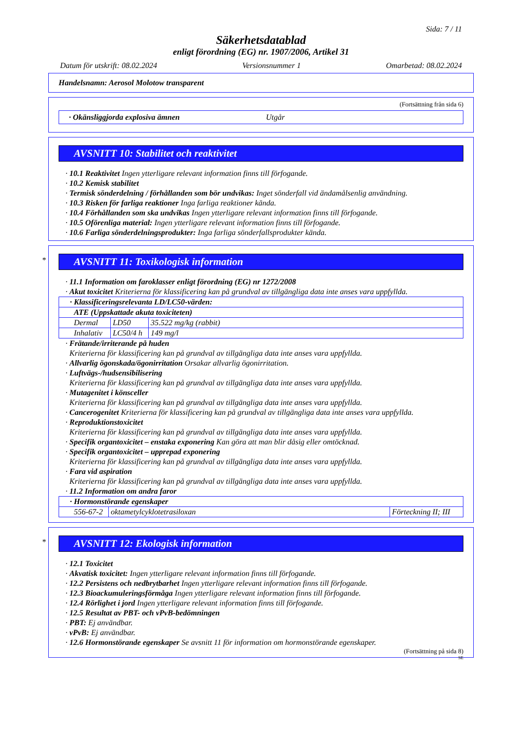Sida: 7 / 11
Säkerhetsdatablad
enligt förordning (EG) nr. 1907/2006, Artikel 31
Datum för utskrift: 08.02.2024 Versionsnummer 1 Omarbetad: 08.02.2024
Handelsnamn: Aerosol Molotow transparent
(Fortsättning från sida 6)
· Okänsliggjorda explosiva ämnen Utgår
AVSNITT 10: Stabilitet och reaktivitet
· 10.1 Reaktivitet Ingen ytterligare relevant information finns till förfogande.
· 10.2 Kemisk stabilitet
· Termisk sönderdelning / förhållanden som bör undvikas: Inget sönderfall vid ändamålsenlig användning.
· 10.3 Risken för farliga reaktioner Inga farliga reaktioner kända.
· 10.4 Förhållanden som ska undvikas Ingen ytterligare relevant information finns till förfogande.
· 10.5 Oförenliga material: Ingen ytterligare relevant information finns till förfogande.
· 10.6 Farliga sönderdelningsprodukter: Inga farliga sönderfallsprodukter kända.
*
AVSNITT 11: Toxikologisk information
· 11.1 Information om faroklasser enligt förordning (EG) nr 1272/2008
· Akut toxicitet Kriterierna för klassificering kan på grundval av tillgängliga data inte anses vara uppfyllda.
| · Klassificeringsrelevanta LD/LC50-värden: | | |
| ATE (Uppskattade akuta toxiciteten) | | |
| Dermal | LD50 | 35.522 mg/kg (rabbit) |
| Inhalativ | LC50/4 h | 149 mg/l |
· Frätande/irriterande på huden
Kriterierna för klassificering kan på grundval av tillgängliga data inte anses vara uppfyllda.
· Allvarlig ögonskada/ögonirritation Orsakar allvarlig ögonirritation.
· Luftvägs-/hudsensibilisering
Kriterierna för klassificering kan på grundval av tillgängliga data inte anses vara uppfyllda.
· Mutagenitet i könsceller
Kriterierna för klassificering kan på grundval av tillgängliga data inte anses vara uppfyllda.
· Cancerogenitet Kriterierna för klassificering kan på grundval av tillgängliga data inte anses vara uppfyllda.
· Reproduktionstoxicitet
Kriterierna för klassificering kan på grundval av tillgängliga data inte anses vara uppfyllda.
· Specifik organtoxicitet – enstaka exponering Kan göra att man blir dåsig eller omtöcknad.
· Specifik organtoxicitet – upprepad exponering
Kriterierna för klassificering kan på grundval av tillgängliga data inte anses vara uppfyllda.
· Fara vid aspiration
Kriterierna för klassificering kan på grundval av tillgängliga data inte anses vara uppfyllda.
· 11.2 Information om andra faror
| · Hormonstörande egenskaper | | |
| 556-67-2 | oktametylcyklotetrasiloxan | Förteckning II; III |
*
AVSNITT 12: Ekologisk information
· 12.1 Toxicitet
· Akvatisk toxicitet: Ingen ytterligare relevant information finns till förfogande.
· 12.2 Persistens och nedbrytbarhet Ingen ytterligare relevant information finns till förfogande.
· 12.3 Bioackumuleringsförmåga Ingen ytterligare relevant information finns till förfogande.
· 12.4 Rörlighet i jord Ingen ytterligare relevant information finns till förfogande.
· 12.5 Resultat av PBT- och vPvB-bedömningen
· PBT: Ej användbar.
· vPvB: Ej användbar.
· 12.6 Hormonstörande egenskaper Se avsnitt 11 för information om hormonstörande egenskaper.
(Fortsättning på sida 8)
SE